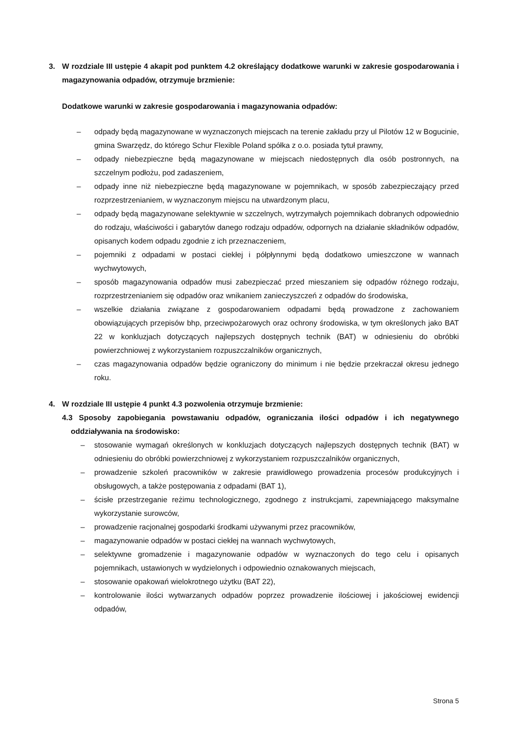3. W rozdziale III ustępie 4 akapit pod punktem 4.2 określający dodatkowe warunki w zakresie gospodarowania i magazynowania odpadów, otrzymuje brzmienie:
Dodatkowe warunki w zakresie gospodarowania i magazynowania odpadów:
– odpady będą magazynowane w wyznaczonych miejscach na terenie zakładu przy ul Pilotów 12 w Bogucinie, gmina Swarzędz, do którego Schur Flexible Poland spółka z o.o. posiada tytuł prawny,
– odpady niebezpieczne będą magazynowane w miejscach niedostępnych dla osób postronnych, na szczelnym podłożu, pod zadaszeniem,
– odpady inne niż niebezpieczne będą magazynowane w pojemnikach, w sposób zabezpieczający przed rozprzestrzenianiem, w wyznaczonym miejscu na utwardzonym placu,
– odpady będą magazynowane selektywnie w szczelnych, wytrzymałych pojemnikach dobranych odpowiednio do rodzaju, właściwości i gabarytów danego rodzaju odpadów, odpornych na działanie składników odpadów, opisanych kodem odpadu zgodnie z ich przeznaczeniem,
– pojemniki z odpadami w postaci ciekłej i półpłynnymi będą dodatkowo umieszczone w wannach wychwytowych,
– sposób magazynowania odpadów musi zabezpieczać przed mieszaniem się odpadów różnego rodzaju, rozprzestrzenianiem się odpadów oraz wnikaniem zanieczyszczeń z odpadów do środowiska,
– wszelkie działania związane z gospodarowaniem odpadami będą prowadzone z zachowaniem obowiązujących przepisów bhp, przeciwpożarowych oraz ochrony środowiska, w tym określonych jako BAT 22 w konkluzjach dotyczących najlepszych dostępnych technik (BAT) w odniesieniu do obróbki powierzchniowej z wykorzystaniem rozpuszczalników organicznych,
– czas magazynowania odpadów będzie ograniczony do minimum i nie będzie przekraczał okresu jednego roku.
4. W rozdziale III ustępie 4 punkt 4.3 pozwolenia otrzymuje brzmienie:
4.3 Sposoby zapobiegania powstawaniu odpadów, ograniczania ilości odpadów i ich negatywnego oddziaływania na środowisko:
– stosowanie wymagań określonych w konkluzjach dotyczących najlepszych dostępnych technik (BAT) w odniesieniu do obróbki powierzchniowej z wykorzystaniem rozpuszczalników organicznych,
– prowadzenie szkoleń pracowników w zakresie prawidłowego prowadzenia procesów produkcyjnych i obsługowych, a także postępowania z odpadami (BAT 1),
– ścisłe przestrzeganie reżimu technologicznego, zgodnego z instrukcjami, zapewniającego maksymalne wykorzystanie surowców,
– prowadzenie racjonalnej gospodarki środkami używanymi przez pracowników,
– magazynowanie odpadów w postaci ciekłej na wannach wychwytowych,
– selektywne gromadzenie i magazynowanie odpadów w wyznaczonych do tego celu i opisanych pojemnikach, ustawionych w wydzielonych i odpowiednio oznakowanych miejscach,
– stosowanie opakowań wielokrotnego użytku (BAT 22),
– kontrolowanie ilości wytwarzanych odpadów poprzez prowadzenie ilościowej i jakościowej ewidencji odpadów,
Strona 5